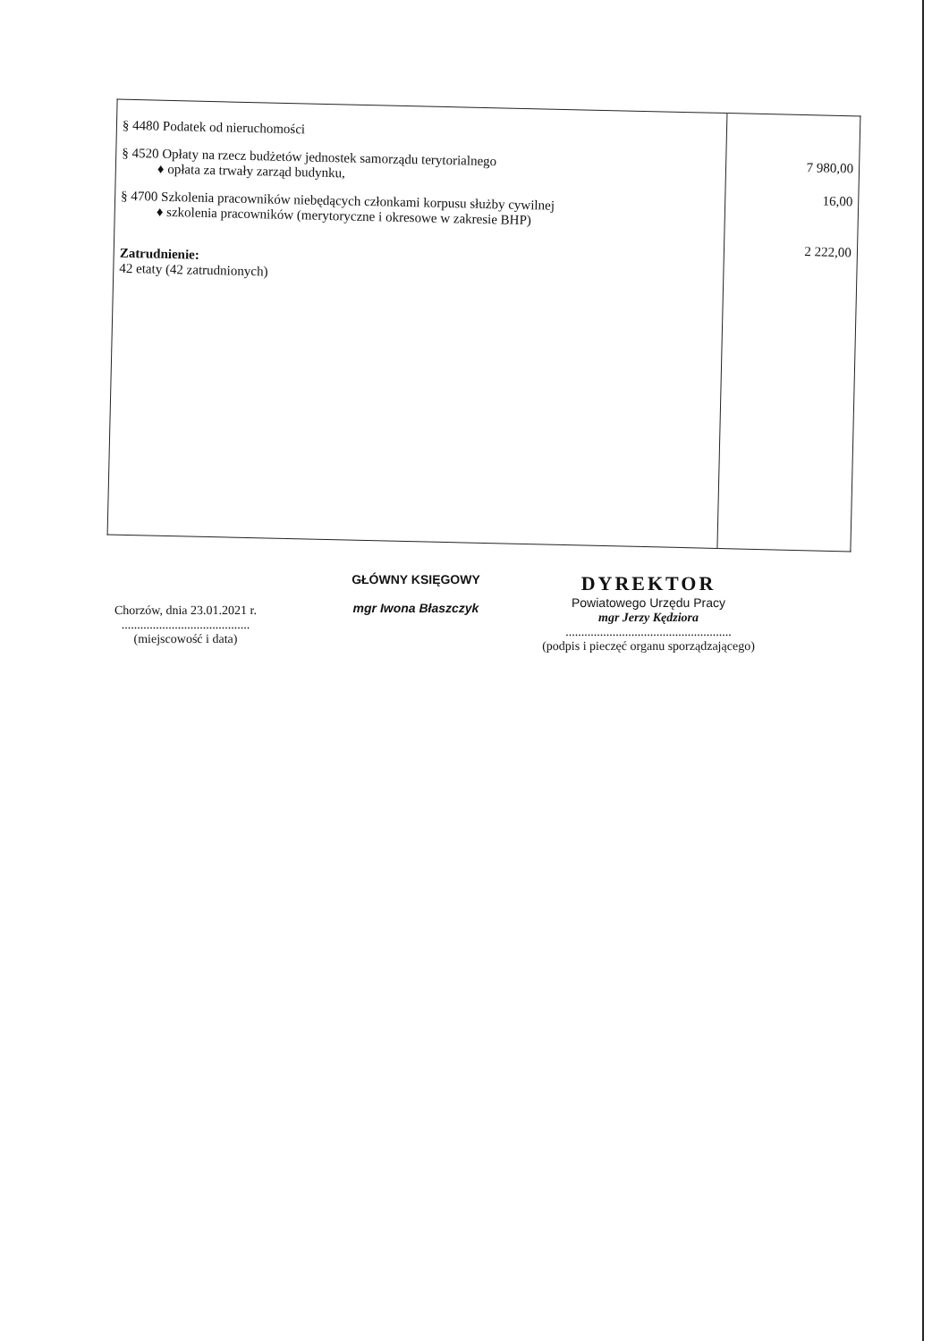| § 4480 Podatek od nieruchomości § 4520 Opłaty na rzecz budżetów jednostek samorządu terytorialnego ♦ opłata za trwały zarząd budynku, § 4700 Szkolenia pracowników niebędących członkami korpusu służby cywilnej ♦ szkolenia pracowników (merytoryczne i okresowe w zakresie BHP) Zatrudnienie: 42 etaty (42 zatrudnionych) | 7 980,00 16,00 2 222,00 |
Chorzów, dnia 23.01.2021 r.
.........................................
(miejscowość i data)
GŁÓWNY KSIĘGOWY
mgr Iwona Błaszczyk
DYREKTOR
Powiatowego Urzędu Pracy
mgr Jerzy Kędziora
.....................................................
(podpis i pieczęć organu sporządzającego)